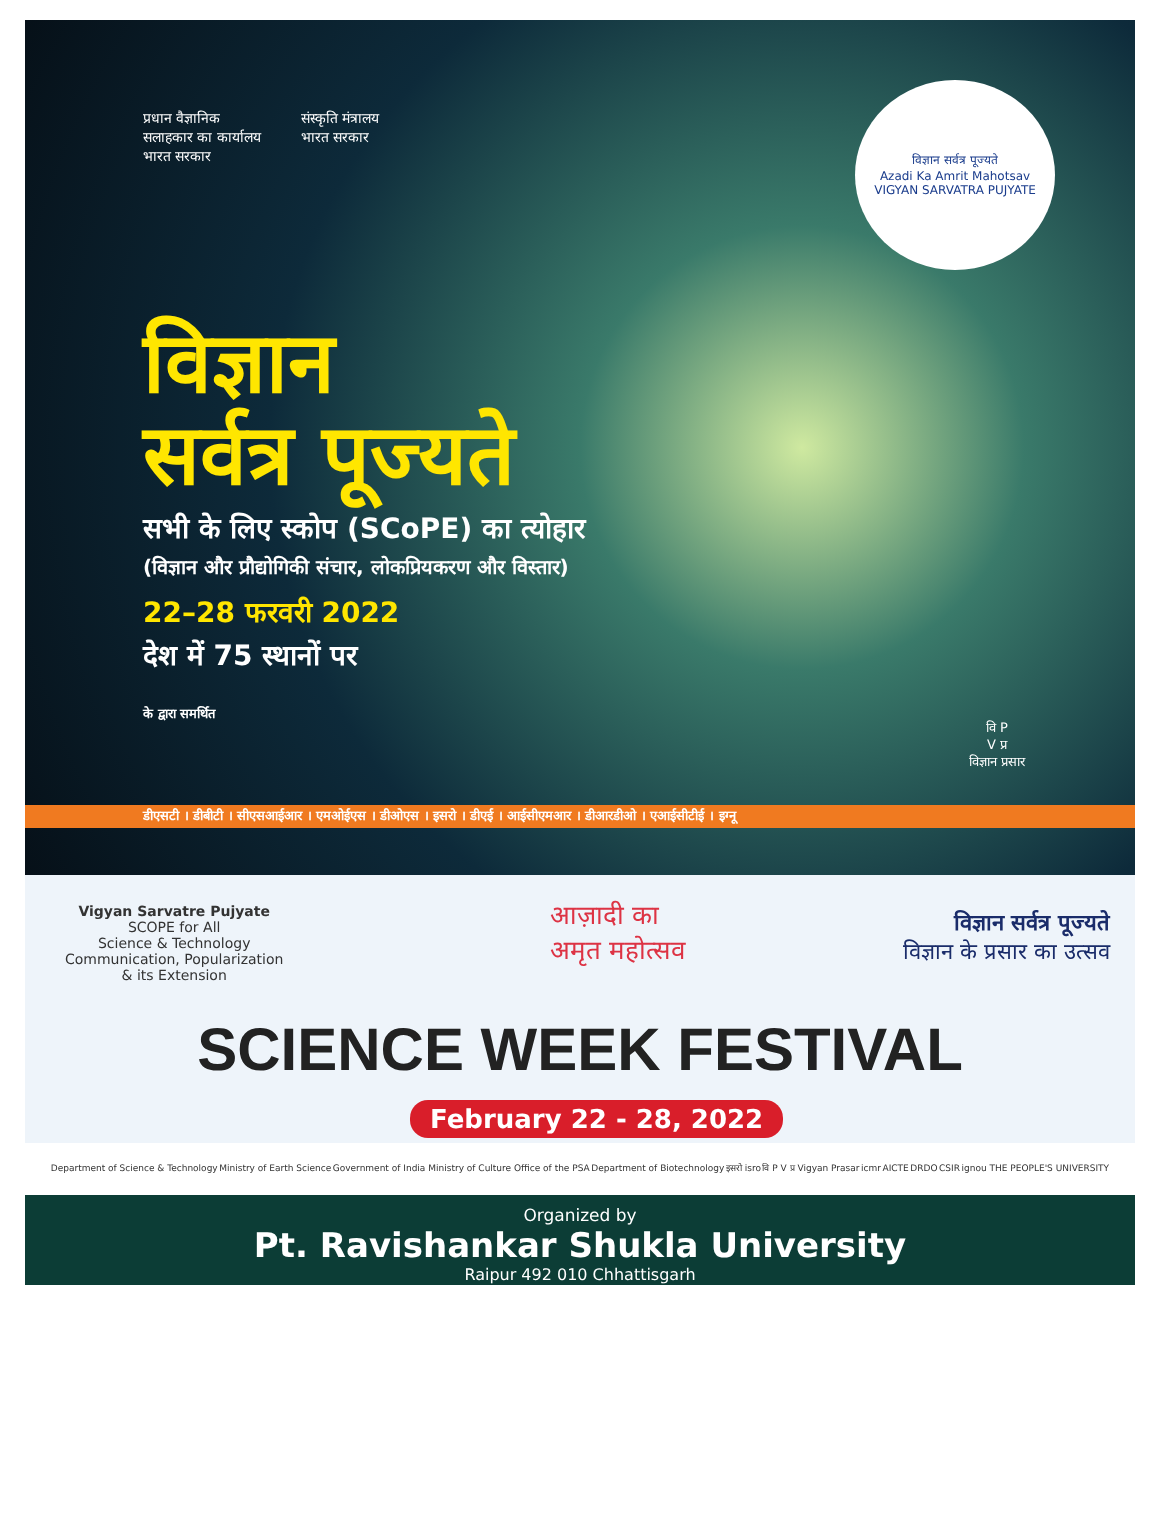प्रधान वैज्ञानिक
सलाहकार का कार्यालय
भारत सरकार
संस्कृति मंत्रालय
भारत सरकार
विज्ञान सर्वत्र पूज्यते
Azadi Ka Amrit Mahotsav
VIGYAN SARVATRA PUJYATE
विज्ञान
सर्वत्र पूज्यते
सभी के लिए स्कोप (SCoPE) का त्योहार
(विज्ञान और प्रौद्योगिकी संचार, लोकप्रियकरण और विस्तार)
22–28 फरवरी 2022
देश में 75 स्थानों पर
के द्वारा समर्थित
वि P
V प्र
विज्ञान प्रसार
डीएसटी । डीबीटी । सीएसआईआर । एमओईएस । डीओएस । इसरो । डीएई । आईसीएमआर । डीआरडीओ । एआईसीटीई । इग्नू
Vigyan Sarvatre Pujyate
SCOPE for All
Science & Technology
Communication, Popularization
& its Extension
आज़ादी का
अमृत महोत्सव
विज्ञान सर्वत्र पूज्यते
विज्ञान के प्रसार का उत्सव
SCIENCE WEEK FESTIVAL
February 22 - 28, 2022
Department of Science & Technology Ministry of Earth Science Government of India Ministry of Culture Office of the PSA Department of Biotechnology इसरो isro वि P V प्र Vigyan Prasar icmr AICTE DRDO CSIR ignou THE PEOPLE'S UNIVERSITY
Organized by
Pt. Ravishankar Shukla University
Raipur 492 010 Chhattisgarh